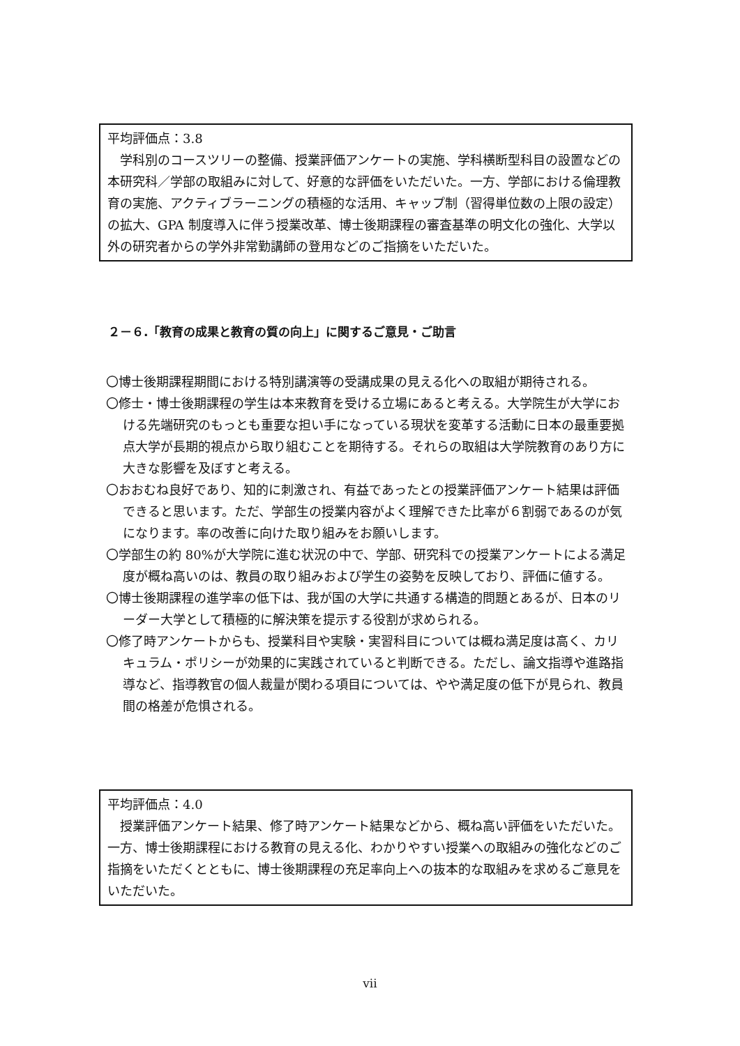平均評価点：3.8
　学科別のコースツリーの整備、授業評価アンケートの実施、学科横断型科目の設置などの本研究科／学部の取組みに対して、好意的な評価をいただいた。一方、学部における倫理教育の実施、アクティブラーニングの積極的な活用、キャップ制（習得単位数の上限の設定）の拡大、GPA 制度導入に伴う授業改革、博士後期課程の審査基準の明文化の強化、大学以外の研究者からの学外非常勤講師の登用などのご指摘をいただいた。
２－６.「教育の成果と教育の質の向上」に関するご意見・ご助言
〇博士後期課程期間における特別講演等の受講成果の見える化への取組が期待される。
〇修士・博士後期課程の学生は本来教育を受ける立場にあると考える。大学院生が大学における先端研究のもっとも重要な担い手になっている現状を変革する活動に日本の最重要拠点大学が長期的視点から取り組むことを期待する。それらの取組は大学院教育のあり方に大きな影響を及ぼすと考える。
〇おおむね良好であり、知的に刺激され、有益であったとの授業評価アンケート結果は評価できると思います。ただ、学部生の授業内容がよく理解できた比率が６割弱であるのが気になります。率の改善に向けた取り組みをお願いします。
〇学部生の約 80%が大学院に進む状況の中で、学部、研究科での授業アンケートによる満足度が概ね高いのは、教員の取り組みおよび学生の姿勢を反映しており、評価に値する。
〇博士後期課程の進学率の低下は、我が国の大学に共通する構造的問題とあるが、日本のリーダー大学として積極的に解決策を提示する役割が求められる。
〇修了時アンケートからも、授業科目や実験・実習科目については概ね満足度は高く、カリキュラム・ポリシーが効果的に実践されていると判断できる。ただし、論文指導や進路指導など、指導教官の個人裁量が関わる項目については、やや満足度の低下が見られ、教員間の格差が危惧される。
平均評価点：4.0
　授業評価アンケート結果、修了時アンケート結果などから、概ね高い評価をいただいた。一方、博士後期課程における教育の見える化、わかりやすい授業への取組みの強化などのご指摘をいただくとともに、博士後期課程の充足率向上への抜本的な取組みを求めるご意見をいただいた。
vii